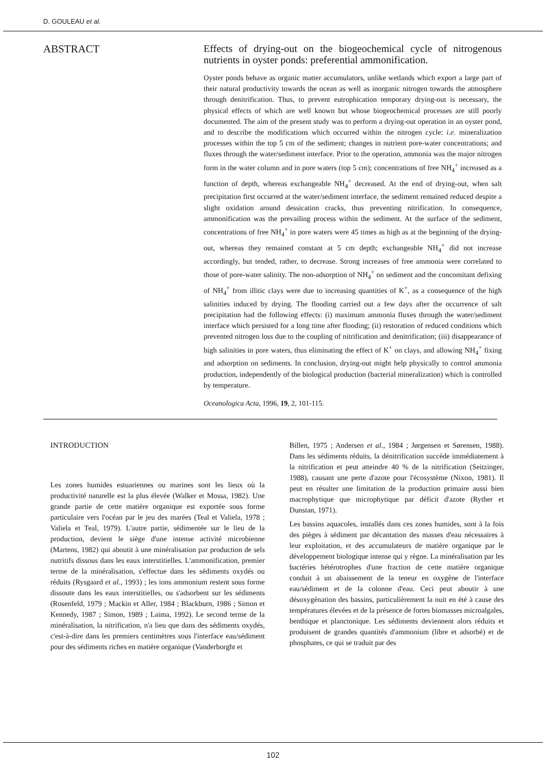D. GOULEAU et al.
ABSTRACT
Effects of drying-out on the biogeochemical cycle of nitrogenous nutrients in oyster ponds: preferential ammonification.
Oyster ponds behave as organic matter accumulators, unlike wetlands which export a large part of their natural productivity towards the ocean as well as inorganic nitrogen towards the atmosphere through denitrification. Thus, to prevent eutrophication temporary drying-out is necessary, the physical effects of which are well known but whose biogeochemical processes are still poorly documented. The aim of the present study was to perform a drying-out operation in an oyster pond, and to describe the modifications which occurred within the nitrogen cycle: i.e. mineralization processes within the top 5 cm of the sediment; changes in nutrient pore-water concentrations; and fluxes through the water/sediment interface. Prior to the operation, ammonia was the major nitrogen form in the water column and in pore waters (top 5 cm); concentrations of free NH<sub>4</sub><sup>+</sup> increased as a function of depth, whereas exchangeable NH<sub>4</sub><sup>+</sup> decreased. At the end of drying-out, when salt precipitation first occurred at the water/sediment interface, the sediment remained reduced despite a slight oxidation around dessication cracks, thus preventing nitrification. In consequence, ammonification was the prevailing process within the sediment. At the surface of the sediment, concentrations of free NH<sub>4</sub><sup>+</sup> in pore waters were 45 times as high as at the beginning of the drying-out, whereas they remained constant at 5 cm depth; exchangeable NH<sub>4</sub><sup>+</sup> did not increase accordingly, but tended, rather, to decrease. Strong increases of free ammonia were correlated to those of pore-water salinity. The non-adsorption of NH<sub>4</sub><sup>+</sup> on sediment and the concomitant defixing of NH<sub>4</sub><sup>+</sup> from illitic clays were due to increasing quantities of K<sup>+</sup>, as a consequence of the high salinities induced by drying. The flooding carried out a few days after the occurrence of salt precipitation had the following effects: (i) maximum ammonia fluxes through the water/sediment interface which persisted for a long time after flooding; (ii) restoration of reduced conditions which prevented nitrogen loss due to the coupling of nitrification and denitrification; (iii) disappearance of high salinities in pore waters, thus eliminating the effect of K<sup>+</sup> on clays, and allowing NH<sub>4</sub><sup>+</sup> fixing and adsorption on sediments. In conclusion, drying-out might help physically to control ammonia production, independently of the biological production (bacterial mineralization) which is controlled by temperature.
Oceanologica Acta, 1996, 19, 2, 101-115.
INTRODUCTION
Les zones humides estuariennes ou marines sont les lieux où la productivité naturelle est la plus élevée (Walker et Mossa, 1982). Une grande partie de cette matière organique est exportée sous forme particulaire vers l'océan par le jeu des marées (Teal et Valiela, 1978 ; Valiela et Teal, 1979). L'autre partie, sédimentée sur le lieu de la production, devient le siège d'une intense activité microbienne (Martens, 1982) qui aboutit à une minéralisation par production de sels nutritifs dissous dans les eaux interstitielles. L'ammonification, premier terme de la minéralisation, s'effectue dans les sédiments oxydés ou réduits (Rysgaard et al., 1993) ; les ions ammonium restent sous forme dissoute dans les eaux interstitielles, ou s'adsorbent sur les sédiments (Rosenfeld, 1979 ; Mackin et Aller, 1984 ; Blackburn, 1986 ; Simon et Kennedy, 1987 ; Simon, 1989 ; Laima, 1992). Le second terme de la minéralisation, la nitrification, n'a lieu que dans des sédiments oxydés, c'est-à-dire dans les premiers centimètres sous l'interface eau/sédiment pour des sédiments riches en matière organique (Vanderborght et
Billen, 1975 ; Andersen et al., 1984 ; Jørgensen et Sørensen, 1988). Dans les sédiments réduits, la dénitrification succède immédiatement à la nitrification et peut atteindre 40 % de la nitrification (Seitzinger, 1988), causant une perte d'azote pour l'écosystème (Nixon, 1981). Il peut en résulter une limitation de la production primaire aussi bien macrophytique que microphytique par déficit d'azote (Ryther et Dunstan, 1971).
Les bassins aquacoles, installés dans ces zones humides, sont à la fois des pièges à sédiment par décantation des masses d'eau nécessaires à leur exploitation, et des accumulateurs de matière organique par le développement biologique intense qui y règne. La minéralisation par les bactéries hétérotrophes d'une fraction de cette matière organique conduit à un abaissement de la teneur en oxygène de l'interface eau/sédiment et de la colonne d'eau. Ceci peut aboutir à une désoxygénation des bassins, particulièrement la nuit en été à cause des températures élevées et de la présence de fortes biomasses microalgales, benthique et planctonique. Les sédiments deviennent alors réduits et produisent de grandes quantités d'ammonium (libre et adsorbé) et de phosphates, ce qui se traduit par des
102